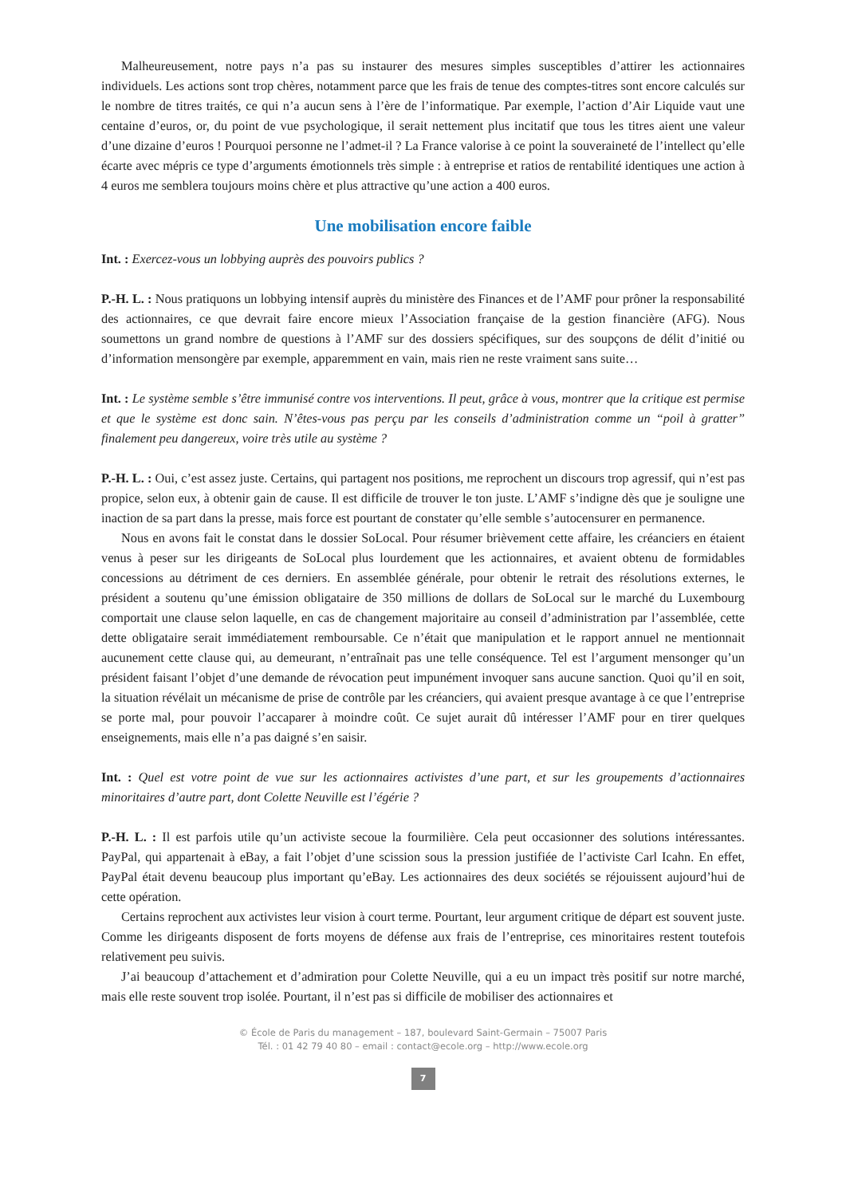Malheureusement, notre pays n’a pas su instaurer des mesures simples susceptibles d’attirer les actionnaires individuels. Les actions sont trop chères, notamment parce que les frais de tenue des comptes-titres sont encore calculés sur le nombre de titres traités, ce qui n’a aucun sens à l’ère de l’informatique. Par exemple, l’action d’Air Liquide vaut une centaine d’euros, or, du point de vue psychologique, il serait nettement plus incitatif que tous les titres aient une valeur d’une dizaine d’euros ! Pourquoi personne ne l’admet-il ? La France valorise à ce point la souveraineté de l’intellect qu’elle écarte avec mépris ce type d’arguments émotionnels très simple : à entreprise et ratios de rentabilité identiques une action à 4 euros me semblera toujours moins chère et plus attractive qu’une action a 400 euros.
Une mobilisation encore faible
Int. : Exercez-vous un lobbying auprès des pouvoirs publics ?
P.-H. L. : Nous pratiquons un lobbying intensif auprès du ministère des Finances et de l’AMF pour prôner la responsabilité des actionnaires, ce que devrait faire encore mieux l’Association française de la gestion financière (AFG). Nous soumettons un grand nombre de questions à l’AMF sur des dossiers spécifiques, sur des soupçons de délit d’initié ou d’information mensongère par exemple, apparemment en vain, mais rien ne reste vraiment sans suite…
Int. : Le système semble s’être immunisé contre vos interventions. Il peut, grâce à vous, montrer que la critique est permise et que le système est donc sain. N’êtes-vous pas perçu par les conseils d’administration comme un “poil à gratter” finalement peu dangereux, voire très utile au système ?
P.-H. L. : Oui, c’est assez juste. Certains, qui partagent nos positions, me reprochent un discours trop agressif, qui n’est pas propice, selon eux, à obtenir gain de cause. Il est difficile de trouver le ton juste. L’AMF s’indigne dès que je souligne une inaction de sa part dans la presse, mais force est pourtant de constater qu’elle semble s’autocensurer en permanence.
Nous en avons fait le constat dans le dossier SoLocal. Pour résumer brièvement cette affaire, les créanciers en étaient venus à peser sur les dirigeants de SoLocal plus lourdement que les actionnaires, et avaient obtenu de formidables concessions au détriment de ces derniers. En assemblée générale, pour obtenir le retrait des résolutions externes, le président a soutenu qu’une émission obligataire de 350 millions de dollars de SoLocal sur le marché du Luxembourg comportait une clause selon laquelle, en cas de changement majoritaire au conseil d’administration par l’assemblée, cette dette obligataire serait immédiatement remboursable. Ce n’était que manipulation et le rapport annuel ne mentionnait aucunement cette clause qui, au demeurant, n’entraînait pas une telle conséquence. Tel est l’argument mensonger qu’un président faisant l’objet d’une demande de révocation peut impunément invoquer sans aucune sanction. Quoi qu’il en soit, la situation révélait un mécanisme de prise de contrôle par les créanciers, qui avaient presque avantage à ce que l’entreprise se porte mal, pour pouvoir l’accaparer à moindre coût. Ce sujet aurait dû intéresser l’AMF pour en tirer quelques enseignements, mais elle n’a pas daigné s’en saisir.
Int. : Quel est votre point de vue sur les actionnaires activistes d’une part, et sur les groupements d’actionnaires minoritaires d’autre part, dont Colette Neuville est l’égérie ?
P.-H. L. : Il est parfois utile qu’un activiste secoue la fourmilière. Cela peut occasionner des solutions intéressantes. PayPal, qui appartenait à eBay, a fait l’objet d’une scission sous la pression justifiée de l’activiste Carl Icahn. En effet, PayPal était devenu beaucoup plus important qu’eBay. Les actionnaires des deux sociétés se réjouissent aujourd’hui de cette opération.
Certains reprochent aux activistes leur vision à court terme. Pourtant, leur argument critique de départ est souvent juste. Comme les dirigeants disposent de forts moyens de défense aux frais de l’entreprise, ces minoritaires restent toutefois relativement peu suivis.
J’ai beaucoup d’attachement et d’admiration pour Colette Neuville, qui a eu un impact très positif sur notre marché, mais elle reste souvent trop isolée. Pourtant, il n’est pas si difficile de mobiliser des actionnaires et
© École de Paris du management – 187, boulevard Saint-Germain – 75007 Paris
Tél. : 01 42 79 40 80 – email : contact@ecole.org – http://www.ecole.org
7